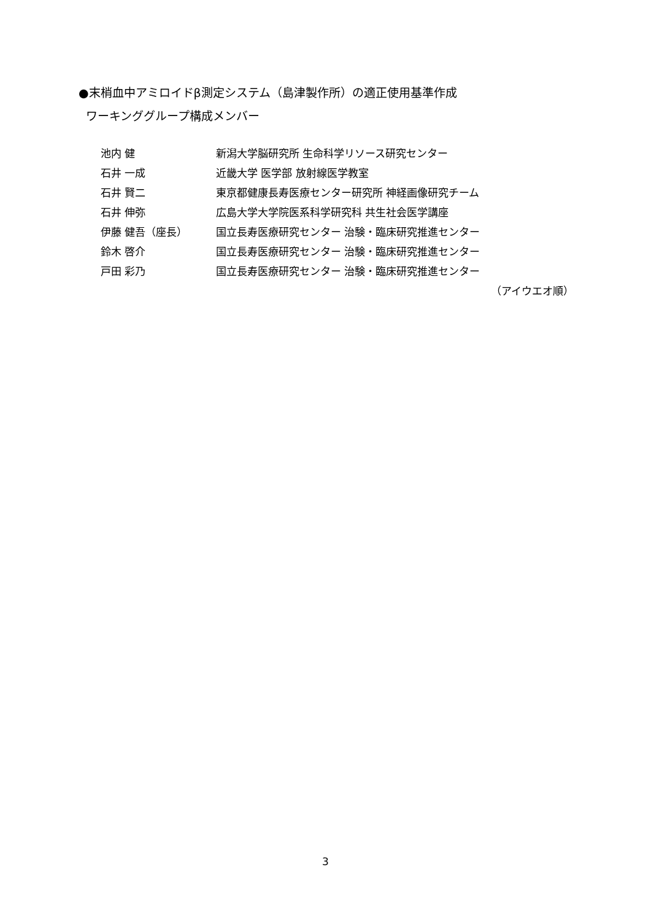●末梢血中アミロイドβ測定システム（島津製作所）の適正使用基準作成
ワーキンググループ構成メンバー
池内 健 新潟大学脳研究所 生命科学リソース研究センター
石井 一成 近畿大学 医学部 放射線医学教室
石井 賢二 東京都健康長寿医療センター研究所 神経画像研究チーム
石井 伸弥 広島大学大学院医系科学研究科 共生社会医学講座
伊藤 健吾（座長） 国立長寿医療研究センター 治験・臨床研究推進センター
鈴木 啓介 国立長寿医療研究センター 治験・臨床研究推進センター
戸田 彩乃 国立長寿医療研究センター 治験・臨床研究推進センター
（アイウエオ順）
3